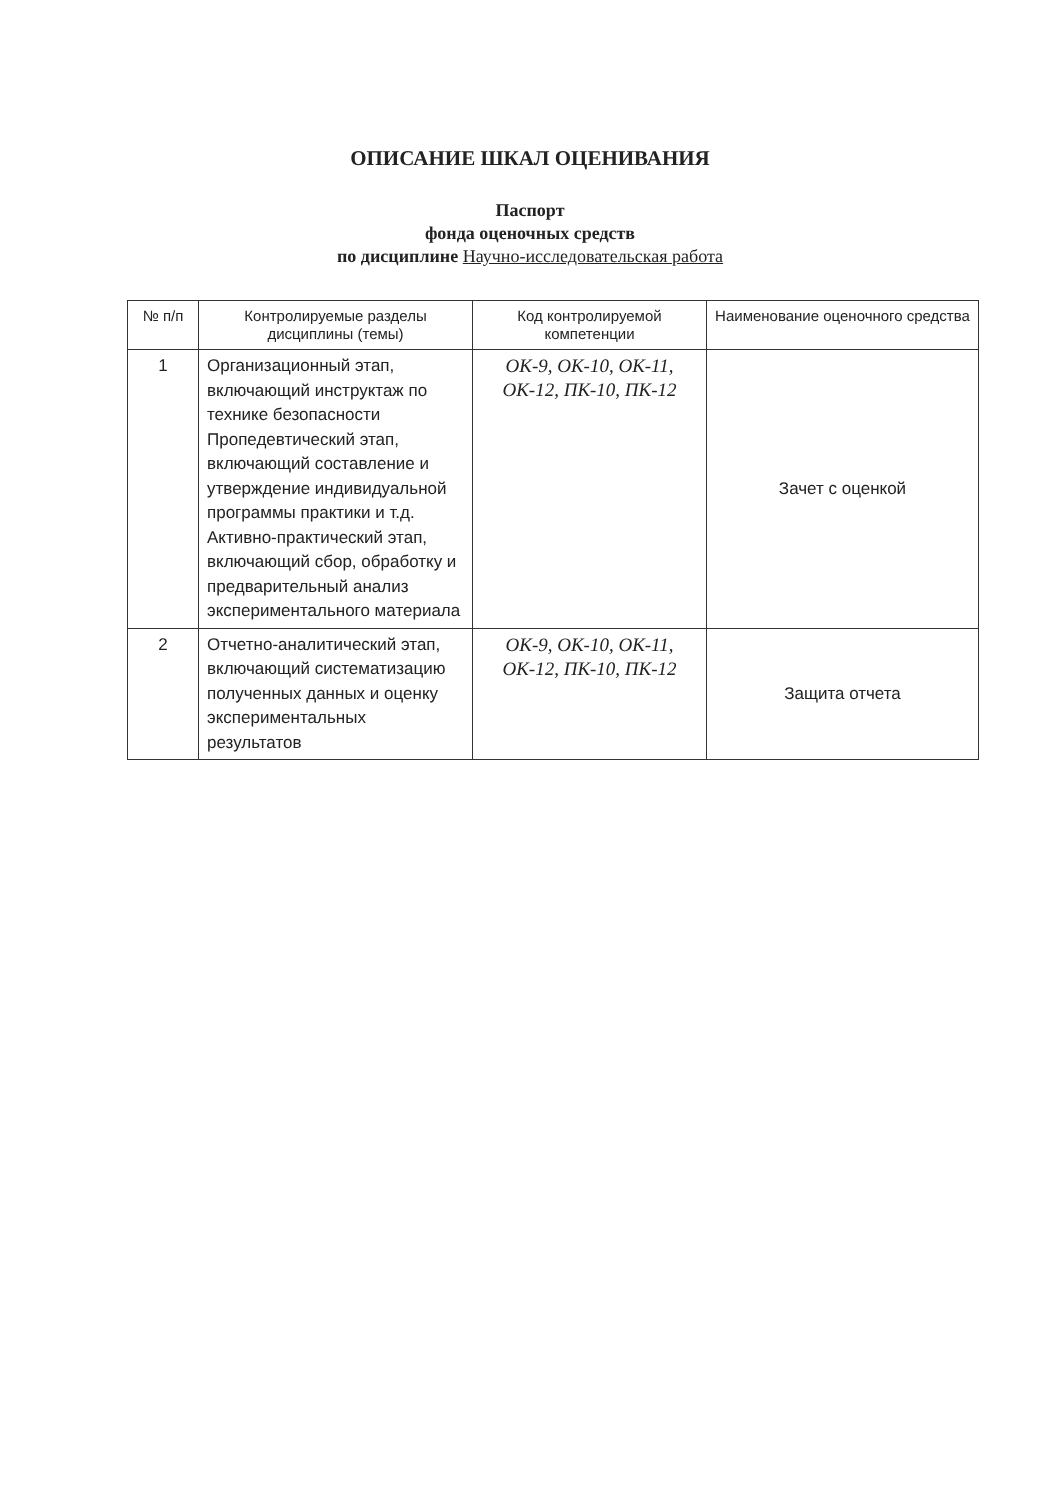ОПИСАНИЕ ШКАЛ ОЦЕНИВАНИЯ
Паспорт
фонда оценочных средств
по дисциплине Научно-исследовательская работа
| № п/п | Контролируемые разделы дисциплины (темы) | Код контролируемой компетенции | Наименование оценочного средства |
| --- | --- | --- | --- |
| 1 | Организационный этап, включающий инструктаж по технике безопасности Пропедевтический этап, включающий составление и утверждение индивидуальной программы практики и т.д. Активно-практический этап, включающий сбор, обработку и предварительный анализ экспериментального материала | ОК-9, ОК-10, ОК-11, ОК-12, ПК-10, ПК-12 | Зачет с оценкой |
| 2 | Отчетно-аналитический этап, включающий систематизацию полученных данных и оценку экспериментальных результатов | ОК-9, ОК-10, ОК-11, ОК-12, ПК-10, ПК-12 | Защита отчета |